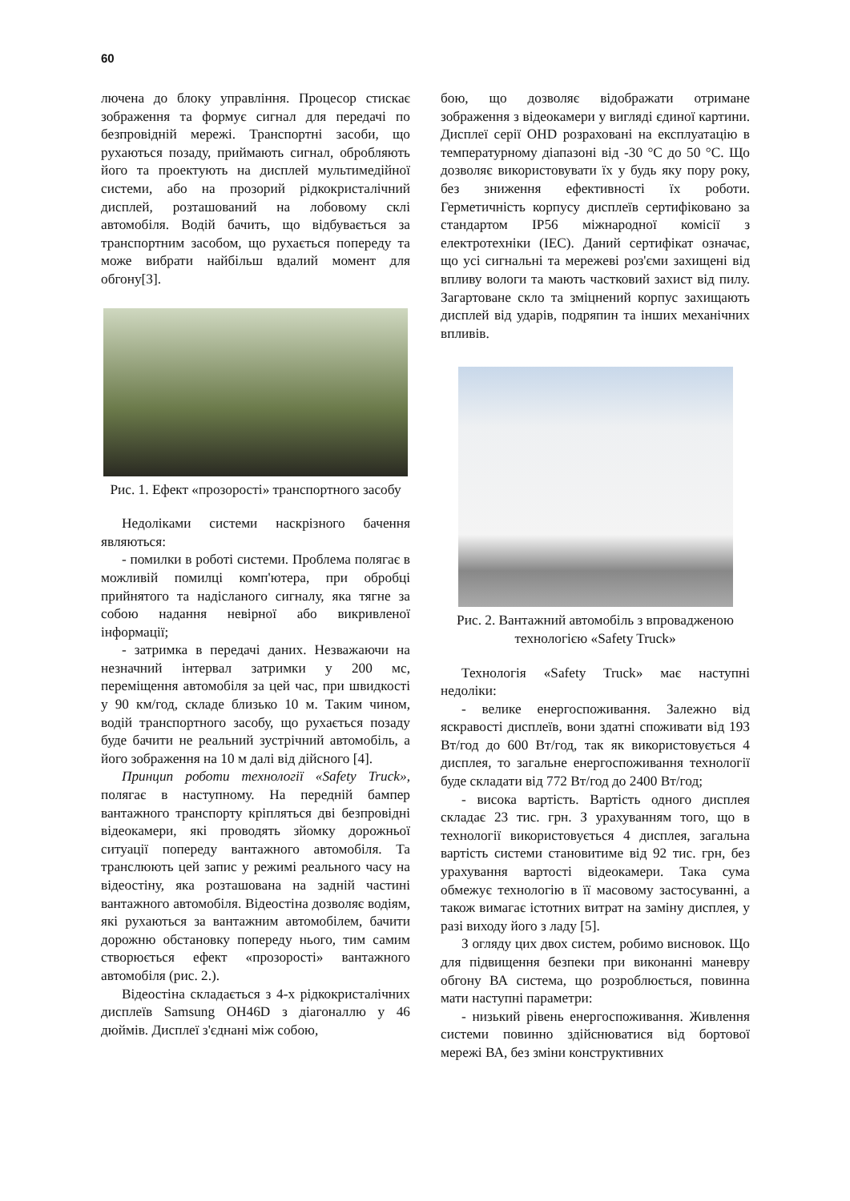60
лючена до блоку управління. Процесор стискає зображення та формує сигнал для передачі по безпровідній мережі. Транспортні засоби, що рухаються позаду, приймають сигнал, обробляють його та проектують на дисплей мультимедійної системи, або на прозорий рідкокристалічний дисплей, розташований на лобовому склі автомобіля. Водій бачить, що відбувається за транспортним засобом, що рухається попереду та може вибрати найбільш вдалий момент для обгону[3].
Рис. 1. Ефект «прозорості» транспортного засобу
Недоліками системи наскрізного бачення являються:
- помилки в роботі системи. Проблема полягає в можливій помилці комп'ютера, при обробці прийнятого та надісланого сигналу, яка тягне за собою надання невірної або викривленої інформації;
- затримка в передачі даних. Незважаючи на незначний інтервал затримки у 200 мс, переміщення автомобіля за цей час, при швидкості у 90 км/год, складе близько 10 м. Таким чином, водій транспортного засобу, що рухається позаду буде бачити не реальний зустрічний автомобіль, а його зображення на 10 м далі від дійсного [4].
Принцип роботи технології «Safety Truck», полягає в наступному. На передній бампер вантажного транспорту кріпляться дві безпровідні відеокамери, які проводять зйомку дорожньої ситуації попереду вантажного автомобіля. Та транслюють цей запис у режимі реального часу на відеостіну, яка розташована на задній частині вантажного автомобіля. Відеостіна дозволяє водіям, які рухаються за вантажним автомобілем, бачити дорожню обстановку попереду нього, тим самим створюється ефект «прозорості» вантажного автомобіля (рис. 2.).
Відеостіна складається з 4-х рідкокристалічних дисплеїв Samsung OH46D з діагоналлю у 46 дюймів. Дисплеї з'єднані між собою,
бою, що дозволяє відображати отримане зображення з відеокамери у вигляді єдиної картини. Дисплеї серії OHD розраховані на експлуатацію в температурному діапазоні від -30 °С до 50 °С. Що дозволяє використовувати їх у будь яку пору року, без зниження ефективності їх роботи. Герметичність корпусу дисплеїв сертифіковано за стандартом IP56 міжнародної комісії з електротехніки (IEC). Даний сертифікат означає, що усі сигнальні та мережеві роз'єми захищені від впливу вологи та мають частковий захист від пилу. Загартоване скло та зміцнений корпус захищають дисплей від ударів, подряпин та інших механічних впливів.
Рис. 2. Вантажний автомобіль з впровадженою технологією «Safety Truck»
Технологія «Safety Truck» має наступні недоліки:
- велике енергоспоживання. Залежно від яскравості дисплеїв, вони здатні споживати від 193 Вт/год до 600 Вт/год, так як використовується 4 дисплея, то загальне енергоспоживання технології буде складати від 772 Вт/год до 2400 Вт/год;
- висока вартість. Вартість одного дисплея складає 23 тис. грн. З урахуванням того, що в технології використовується 4 дисплея, загальна вартість системи становитиме від 92 тис. грн, без урахування вартості відеокамери. Така сума обмежує технологію в її масовому застосуванні, а також вимагає істотних витрат на заміну дисплея, у разі виходу його з ладу [5].
З огляду цих двох систем, робимо висновок. Що для підвищення безпеки при виконанні маневру обгону ВА система, що розроблюється, повинна мати наступні параметри:
- низький рівень енергоспоживання. Живлення системи повинно здійснюватися від бортової мережі ВА, без зміни конструктивних